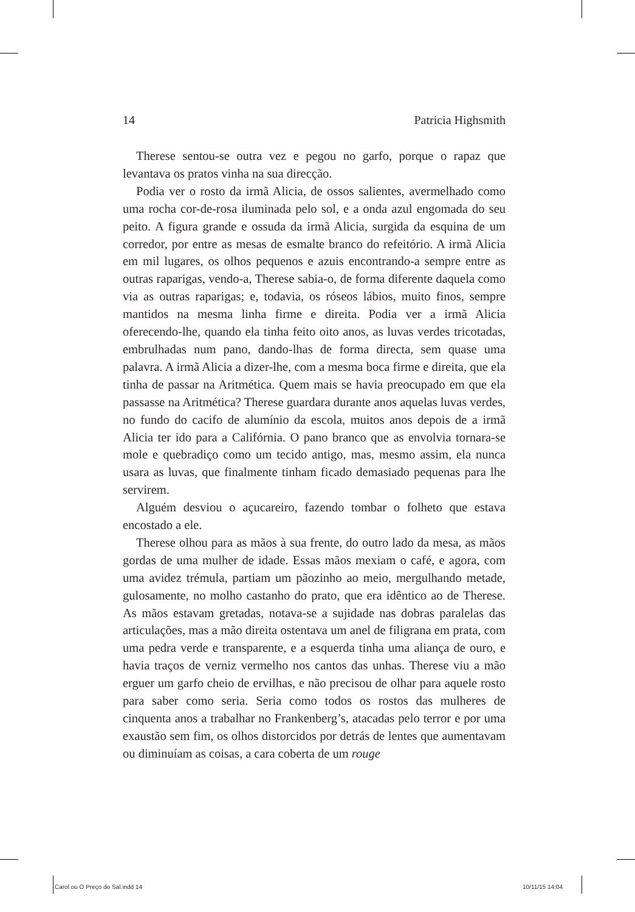14 Patricia Highsmith
Therese sentou-se outra vez e pegou no garfo, porque o rapaz que levantava os pratos vinha na sua direcção.
Podia ver o rosto da irmã Alicia, de ossos salientes, avermelhado como uma rocha cor-de-rosa iluminada pelo sol, e a onda azul engomada do seu peito. A figura grande e ossuda da irmã Alicia, surgida da esquina de um corredor, por entre as mesas de esmalte branco do refeitório. A irmã Alicia em mil lugares, os olhos pequenos e azuis encontrando-a sempre entre as outras raparigas, vendo-a, Therese sabia-o, de forma diferente daquela como via as outras raparigas; e, todavia, os róseos lábios, muito finos, sempre mantidos na mesma linha firme e direita. Podia ver a irmã Alicia oferecendo-lhe, quando ela tinha feito oito anos, as luvas verdes tricotadas, embrulhadas num pano, dando-lhas de forma directa, sem quase uma palavra. A irmã Alicia a dizer-lhe, com a mesma boca firme e direita, que ela tinha de passar na Aritmética. Quem mais se havia preocupado em que ela passasse na Aritmética? Therese guardara durante anos aquelas luvas verdes, no fundo do cacifo de alumínio da escola, muitos anos depois de a irmã Alicia ter ido para a Califórnia. O pano branco que as envolvia tornara-se mole e quebradiço como um tecido antigo, mas, mesmo assim, ela nunca usara as luvas, que finalmente tinham ficado demasiado pequenas para lhe servirem.
Alguém desviou o açucareiro, fazendo tombar o folheto que estava encostado a ele.
Therese olhou para as mãos à sua frente, do outro lado da mesa, as mãos gordas de uma mulher de idade. Essas mãos mexiam o café, e agora, com uma avidez trémula, partiam um pãozinho ao meio, mergulhando metade, gulosamente, no molho castanho do prato, que era idêntico ao de Therese. As mãos estavam gretadas, notava-se a sujidade nas dobras paralelas das articulações, mas a mão direita ostentava um anel de filigrana em prata, com uma pedra verde e transparente, e a esquerda tinha uma aliança de ouro, e havia traços de verniz vermelho nos cantos das unhas. Therese viu a mão erguer um garfo cheio de ervilhas, e não precisou de olhar para aquele rosto para saber como seria. Seria como todos os rostos das mulheres de cinquenta anos a trabalhar no Frankenberg’s, atacadas pelo terror e por uma exaustão sem fim, os olhos distorcidos por detrás de lentes que aumentavam ou diminuíam as coisas, a cara coberta de um rouge
Carol ou O Preço do Sal.indd 14
10/11/15 14:04